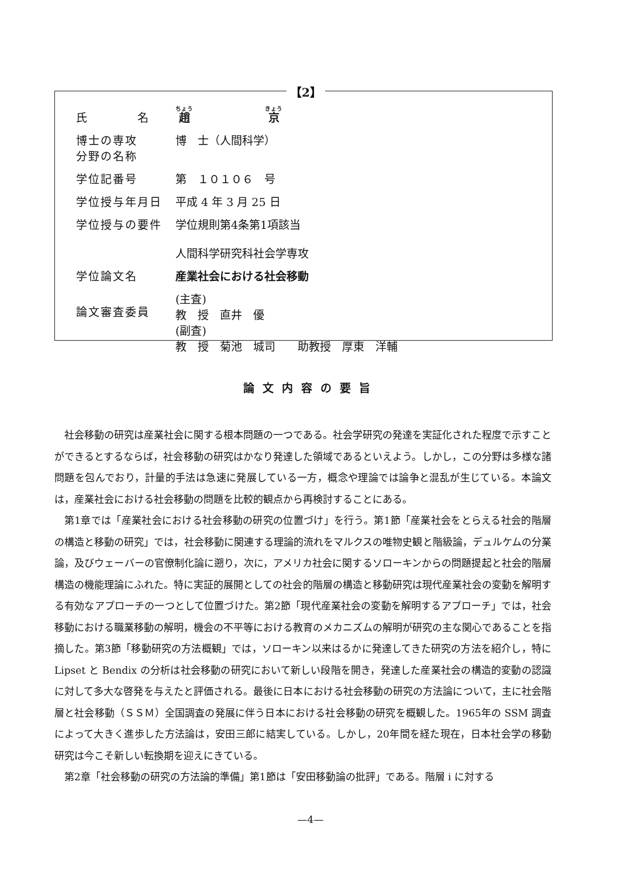【2】
| 氏 名 | 趙 京 |
| 博士の専攻 分野の名称 | 博 士（人間科学） |
| 学位記番号 | 第 １０１０６ 号 |
| 学位授与年月日 | 平成 4 年 3 月 25 日 |
| 学位授与の要件 | 学位規則第4条第1項該当 人間科学研究科社会学専攻 |
| 学位論文名 | 産業社会における社会移動 |
| 論文審査委員 | (主査) 教 授 直井 優 (副査) 教 授 菊池 城司 助教授 厚東 洋輔 |
論文内容の要旨
社会移動の研究は産業社会に関する根本問題の一つである。社会学研究の発達を実証化された程度で示すことができるとするならば，社会移動の研究はかなり発達した領域であるといえよう。しかし，この分野は多様な諸問題を包んでおり，計量的手法は急速に発展している一方，概念や理論では論争と混乱が生じている。本論文は，産業社会における社会移動の問題を比較的観点から再検討することにある。
第1章では「産業社会における社会移動の研究の位置づけ」を行う。第1節「産業社会をとらえる社会的階層の構造と移動の研究」では，社会移動に関連する理論的流れをマルクスの唯物史観と階級論，デュルケムの分業論，及びウェーバーの官僚制化論に遡り，次に，アメリカ社会に関するソローキンからの問題提起と社会的階層構造の機能理論にふれた。特に実証的展開としての社会的階層の構造と移動研究は現代産業社会の変動を解明する有効なアプローチの一つとして位置づけた。第2節「現代産業社会の変動を解明するアプローチ」では，社会移動における職業移動の解明，機会の不平等における教育のメカニズムの解明が研究の主な関心であることを指摘した。第3節「移動研究の方法概観」では，ソローキン以来はるかに発達してきた研究の方法を紹介し，特に Lipset と Bendix の分析は社会移動の研究において新しい段階を開き，発達した産業社会の構造的変動の認識に対して多大な啓発を与えたと評価される。最後に日本における社会移動の研究の方法論について，主に社会階層と社会移動（ＳＳＭ）全国調査の発展に伴う日本における社会移動の研究を概観した。1965年の SSM 調査によって大きく進歩した方法論は，安田三郎に結実している。しかし，20年間を経た現在，日本社会学の移動研究は今こそ新しい転換期を迎えにきている。
第2章「社会移動の研究の方法論的準備」第1節は「安田移動論の批評」である。階層 i に対する
—4—